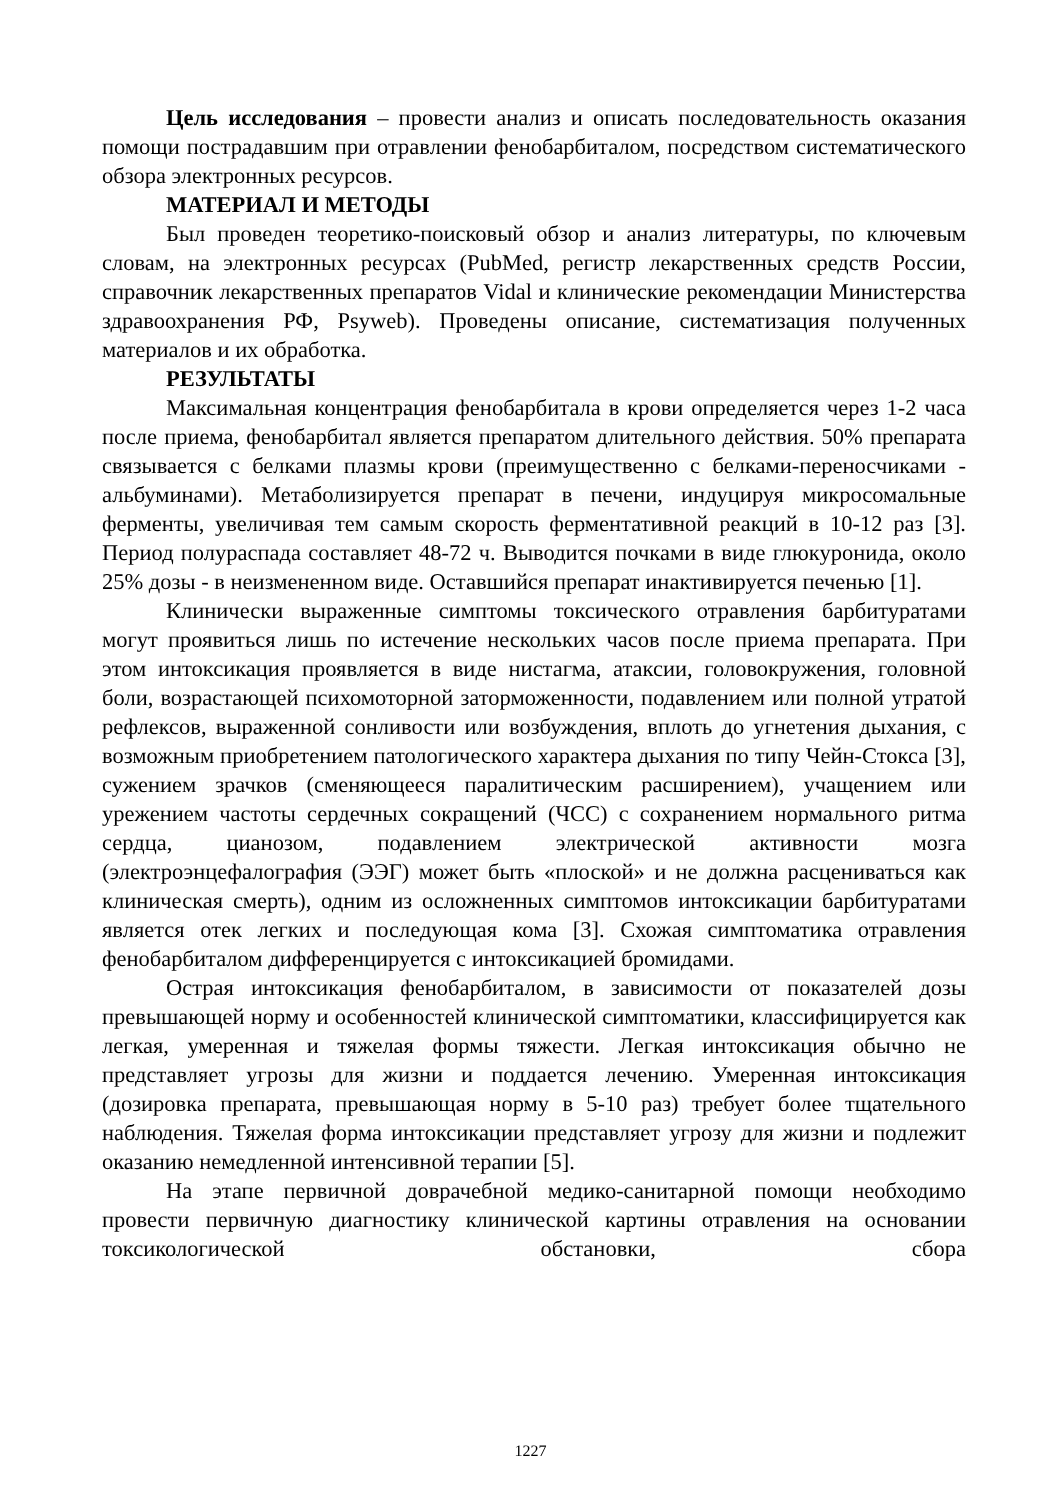Цель исследования – провести анализ и описать последовательность оказания помощи пострадавшим при отравлении фенобарбиталом, посредством систематического обзора электронных ресурсов.
МАТЕРИАЛ И МЕТОДЫ
Был проведен теоретико-поисковый обзор и анализ литературы, по ключевым словам, на электронных ресурсах (PubMed, регистр лекарственных средств России, справочник лекарственных препаратов Vidal и клинические рекомендации Министерства здравоохранения РФ, Psyweb). Проведены описание, систематизация полученных материалов и их обработка.
РЕЗУЛЬТАТЫ
Максимальная концентрация фенобарбитала в крови определяется через 1-2 часа после приема, фенобарбитал является препаратом длительного действия. 50% препарата связывается с белками плазмы крови (преимущественно с белками-переносчиками - альбуминами). Метаболизируется препарат в печени, индуцируя микросомальные ферменты, увеличивая тем самым скорость ферментативной реакций в 10-12 раз [3]. Период полураспада составляет 48-72 ч. Выводится почками в виде глюкуронида, около 25% дозы - в неизмененном виде. Оставшийся препарат инактивируется печенью [1].
Клинически выраженные симптомы токсического отравления барбитуратами могут проявиться лишь по истечение нескольких часов после приема препарата. При этом интоксикация проявляется в виде нистагма, атаксии, головокружения, головной боли, возрастающей психомоторной заторможенности, подавлением или полной утратой рефлексов, выраженной сонливости или возбуждения, вплоть до угнетения дыхания, с возможным приобретением патологического характера дыхания по типу Чейн-Стокса [3], сужением зрачков (сменяющееся паралитическим расширением), учащением или урежением частоты сердечных сокращений (ЧСС) с сохранением нормального ритма сердца, цианозом, подавлением электрической активности мозга (электроэнцефалография (ЭЭГ) может быть «плоской» и не должна расцениваться как клиническая смерть), одним из осложненных симптомов интоксикации барбитуратами является отек легких и последующая кома [3]. Схожая симптоматика отравления фенобарбиталом дифференцируется с интоксикацией бромидами.
Острая интоксикация фенобарбиталом, в зависимости от показателей дозы превышающей норму и особенностей клинической симптоматики, классифицируется как легкая, умеренная и тяжелая формы тяжести. Легкая интоксикация обычно не представляет угрозы для жизни и поддается лечению. Умеренная интоксикация (дозировка препарата, превышающая норму в 5-10 раз) требует более тщательного наблюдения. Тяжелая форма интоксикации представляет угрозу для жизни и подлежит оказанию немедленной интенсивной терапии [5].
На этапе первичной доврачебной медико-санитарной помощи необходимо провести первичную диагностику клинической картины отравления на основании токсикологической обстановки, сбора
1227